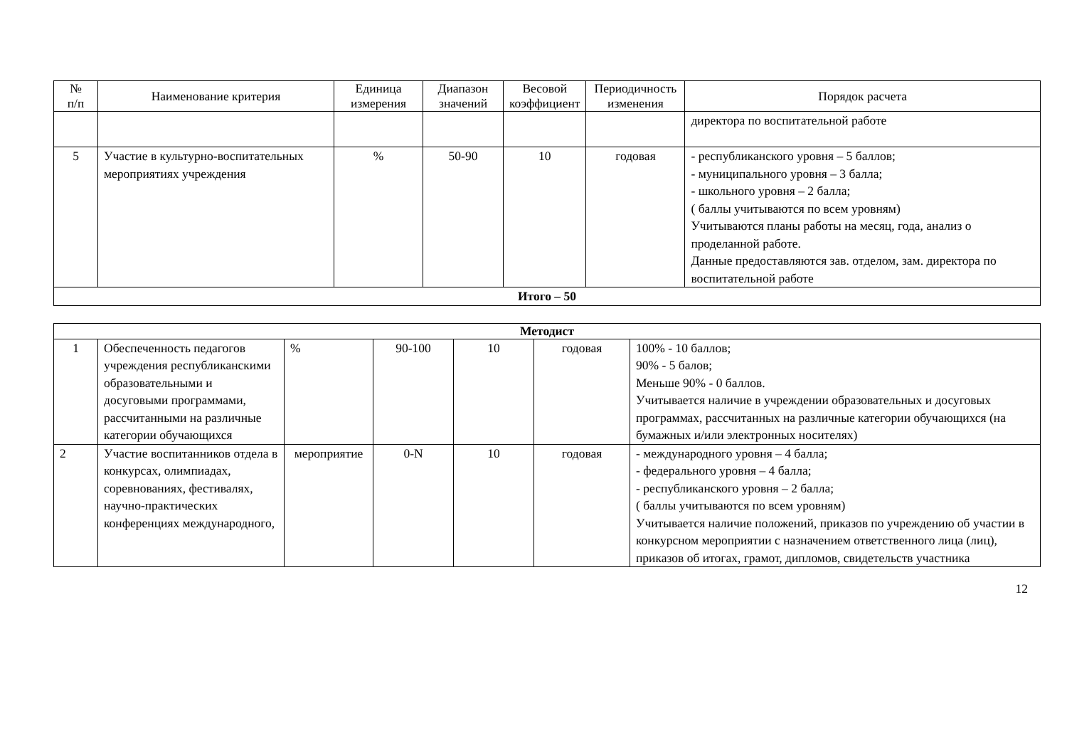| № п/п | Наименование критерия | Единица измерения | Диапазон значений | Весовой коэффициент | Периодичность изменения | Порядок расчета |
| --- | --- | --- | --- | --- | --- | --- |
| | | | | | | директора по воспитательной работе |
| 5 | Участие в культурно-воспитательных мероприятиях учреждения | % | 50-90 | 10 | годовая | - республиканского уровня – 5 баллов; - муниципального уровня – 3 балла; - школьного уровня – 2 балла; ( баллы учитываются по всем уровням) Учитываются планы работы на месяц, года, анализ о проделанной работе. Данные предоставляются зав. отделом, зам. директора по воспитательной работе |
| Итого – 50 | | | | | | |
| Методист | | | | | | |
| 1 | Обеспеченность педагогов учреждения республиканскими образовательными и досуговыми программами, рассчитанными на различные категории обучающихся | % | 90-100 | 10 | годовая | 100% - 10 баллов; 90% - 5 балов; Меньше 90% - 0 баллов. Учитывается наличие в учреждении образовательных и досуговых программах, рассчитанных на различные категории обучающихся (на бумажных и/или электронных носителях) |
| 2 | Участие воспитанников отдела в конкурсах, олимпиадах, соревнованиях, фестивалях, научно-практических конференциях международного, | мероприятие | 0-N | 10 | годовая | - международного уровня – 4 балла; - федерального уровня – 4 балла; - республиканского уровня – 2 балла; ( баллы учитываются по всем уровням) Учитывается наличие положений, приказов по учреждению об участии в конкурсном мероприятии с назначением ответственного лица (лиц), приказов об итогах, грамот, дипломов, свидетельств участника |
12